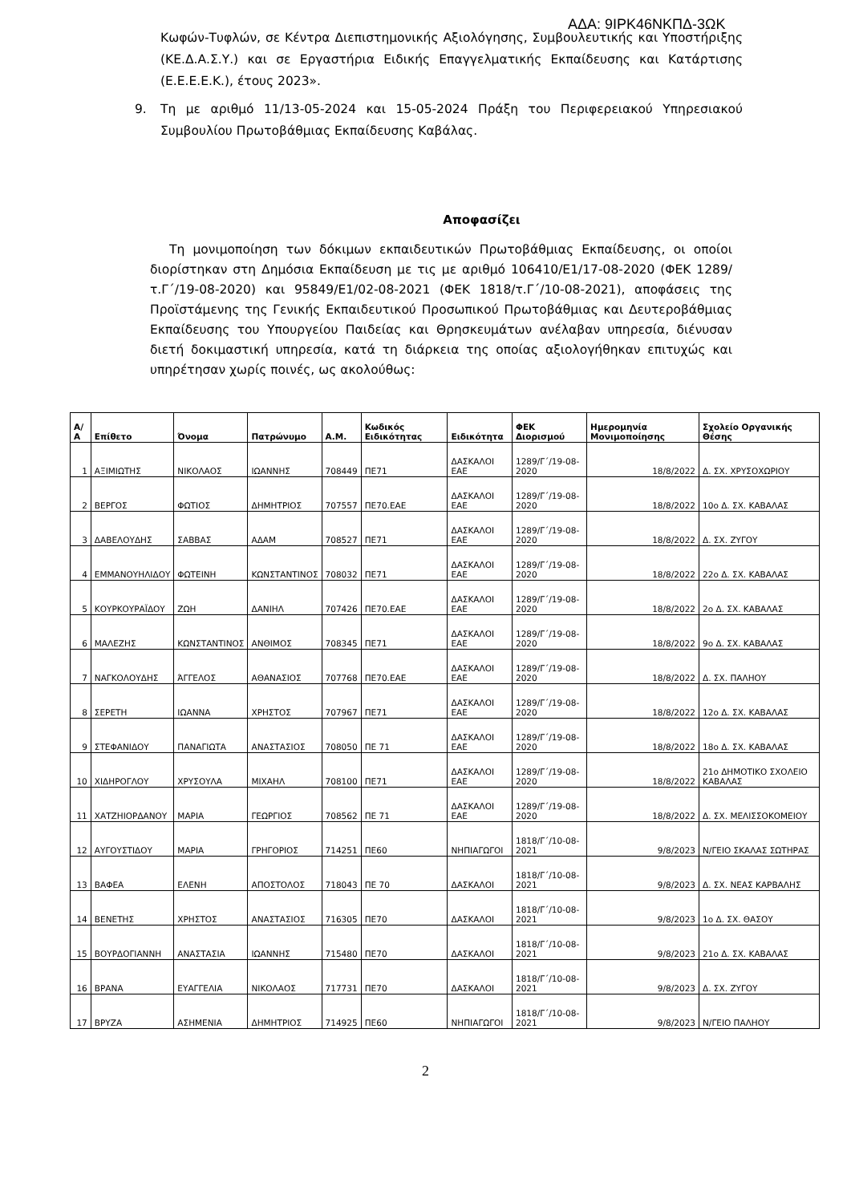ΑΔΑ: 9ΙΡΚ46ΝΚΠΔ-3ΩΚ
Κωφών-Τυφλών, σε Κέντρα Διεπιστημονικής Αξιολόγησης, Συμβουλευτικής και Υποστήριξης (ΚΕ.Δ.Α.Σ.Υ.) και σε Εργαστήρια Ειδικής Επαγγελματικής Εκπαίδευσης και Κατάρτισης (Ε.Ε.Ε.Ε.Κ.), έτους 2023».
9. Τη με αριθμό 11/13-05-2024 και 15-05-2024 Πράξη του Περιφερειακού Υπηρεσιακού Συμβουλίου Πρωτοβάθμιας Εκπαίδευσης Καβάλας.
Αποφασίζει
Τη μονιμοποίηση των δόκιμων εκπαιδευτικών Πρωτοβάθμιας Εκπαίδευσης, οι οποίοι διορίστηκαν στη Δημόσια Εκπαίδευση με τις με αριθμό 106410/Ε1/17-08-2020 (ΦΕΚ 1289/τ.Γ΄/19-08-2020) και 95849/Ε1/02-08-2021 (ΦΕΚ 1818/τ.Γ΄/10-08-2021), αποφάσεις της Προϊστάμενης της Γενικής Εκπαιδευτικού Προσωπικού Πρωτοβάθμιας και Δευτεροβάθμιας Εκπαίδευσης του Υπουργείου Παιδείας και Θρησκευμάτων ανέλαβαν υπηρεσία, διένυσαν διετή δοκιμαστική υπηρεσία, κατά τη διάρκεια της οποίας αξιολογήθηκαν επιτυχώς και υπηρέτησαν χωρίς ποινές, ως ακολούθως:
| Α/Α | Επίθετο | Όνομα | Πατρώνυμο | Α.Μ. | Κωδικός Ειδικότητας | Ειδικότητα | ΦΕΚ Διορισμού | Ημερομηνία Μονιμοποίησης | Σχολείο Οργανικής Θέσης |
| --- | --- | --- | --- | --- | --- | --- | --- | --- | --- |
| 1 | ΑΞΙΜΙΩΤΗΣ | ΝΙΚΟΛΑΟΣ | ΙΩΑΝΝΗΣ | 708449 | ΠΕ71 | ΔΑΣΚΑΛΟΙ ΕΑΕ | 1289/Γ΄/19-08-2020 | 18/8/2022 | Δ. ΣΧ. ΧΡΥΣΟΧΩΡΙΟΥ |
| 2 | ΒΕΡΓΟΣ | ΦΩΤΙΟΣ | ΔΗΜΗΤΡΙΟΣ | 707557 | ΠΕ70.ΕΑΕ | ΔΑΣΚΑΛΟΙ ΕΑΕ | 1289/Γ΄/19-08-2020 | 18/8/2022 | 10ο Δ. ΣΧ. ΚΑΒΑΛΑΣ |
| 3 | ΔΑΒΕΛΟΥΔΗΣ | ΣΑΒΒΑΣ | ΑΔΑΜ | 708527 | ΠΕ71 | ΔΑΣΚΑΛΟΙ ΕΑΕ | 1289/Γ΄/19-08-2020 | 18/8/2022 | Δ. ΣΧ. ΖΥΓΟΥ |
| 4 | ΕΜΜΑΝΟΥΗΛΙΔΟΥ | ΦΩΤΕΙΝΗ | ΚΩΝΣΤΑΝΤΙΝΟΣ | 708032 | ΠΕ71 | ΔΑΣΚΑΛΟΙ ΕΑΕ | 1289/Γ΄/19-08-2020 | 18/8/2022 | 22ο Δ. ΣΧ. ΚΑΒΑΛΑΣ |
| 5 | ΚΟΥΡΚΟΥΡΑΪΔΟΥ | ΖΩΗ | ΔΑΝΙΗΛ | 707426 | ΠΕ70.ΕΑΕ | ΔΑΣΚΑΛΟΙ ΕΑΕ | 1289/Γ΄/19-08-2020 | 18/8/2022 | 2ο Δ. ΣΧ. ΚΑΒΑΛΑΣ |
| 6 | ΜΑΛΕΖΗΣ | ΚΩΝΣΤΑΝΤΙΝΟΣ | ΑΝΘΙΜΟΣ | 708345 | ΠΕ71 | ΔΑΣΚΑΛΟΙ ΕΑΕ | 1289/Γ΄/19-08-2020 | 18/8/2022 | 9ο Δ. ΣΧ. ΚΑΒΑΛΑΣ |
| 7 | ΝΑΓΚΟΛΟΥΔΗΣ | ΆΓΓΕΛΟΣ | ΑΘΑΝΑΣΙΟΣ | 707768 | ΠΕ70.ΕΑΕ | ΔΑΣΚΑΛΟΙ ΕΑΕ | 1289/Γ΄/19-08-2020 | 18/8/2022 | Δ. ΣΧ. ΠΑΛΗΟΥ |
| 8 | ΣΕΡΕΤΗ | ΙΩΑΝΝΑ | ΧΡΗΣΤΟΣ | 707967 | ΠΕ71 | ΔΑΣΚΑΛΟΙ ΕΑΕ | 1289/Γ΄/19-08-2020 | 18/8/2022 | 12ο Δ. ΣΧ. ΚΑΒΑΛΑΣ |
| 9 | ΣΤΕΦΑΝΙΔΟΥ | ΠΑΝΑΓΙΩΤΑ | ΑΝΑΣΤΑΣΙΟΣ | 708050 | ΠΕ 71 | ΔΑΣΚΑΛΟΙ ΕΑΕ | 1289/Γ΄/19-08-2020 | 18/8/2022 | 18ο Δ. ΣΧ. ΚΑΒΑΛΑΣ |
| 10 | ΧΙΔΗΡΟΓΛΟΥ | ΧΡΥΣΟΥΛΑ | ΜΙΧΑΗΛ | 708100 | ΠΕ71 | ΔΑΣΚΑΛΟΙ ΕΑΕ | 1289/Γ΄/19-08-2020 | 18/8/2022 | 21ο ΔΗΜΟΤΙΚΟ ΣΧΟΛΕΙΟ ΚΑΒΑΛΑΣ |
| 11 | ΧΑΤΖΗΙΟΡΔΑΝΟΥ | ΜΑΡΙΑ | ΓΕΩΡΓΙΟΣ | 708562 | ΠΕ 71 | ΔΑΣΚΑΛΟΙ ΕΑΕ | 1289/Γ΄/19-08-2020 | 18/8/2022 | Δ. ΣΧ. ΜΕΛΙΣΣΟΚΟΜΕΙΟΥ |
| 12 | ΑΥΓΟΥΣΤΙΔΟΥ | ΜΑΡΙΑ | ΓΡΗΓΟΡΙΟΣ | 714251 | ΠΕ60 | ΝΗΠΙΑΓΩΓΟΙ | 1818/Γ΄/10-08-2021 | 9/8/2023 | Ν/ΓΕΙΟ ΣΚΑΛΑΣ ΣΩΤΗΡΑΣ |
| 13 | ΒΑΦΕΑ | ΕΛΕΝΗ | ΑΠΟΣΤΟΛΟΣ | 718043 | ΠΕ 70 | ΔΑΣΚΑΛΟΙ | 1818/Γ΄/10-08-2021 | 9/8/2023 | Δ. ΣΧ. ΝΕΑΣ ΚΑΡΒΑΛΗΣ |
| 14 | ΒΕΝΕΤΗΣ | ΧΡΗΣΤΟΣ | ΑΝΑΣΤΑΣΙΟΣ | 716305 | ΠΕ70 | ΔΑΣΚΑΛΟΙ | 1818/Γ΄/10-08-2021 | 9/8/2023 | 1ο Δ. ΣΧ. ΘΑΣΟΥ |
| 15 | ΒΟΥΡΔΟΓΙΑΝΝΗ | ΑΝΑΣΤΑΣΙΑ | ΙΩΑΝΝΗΣ | 715480 | ΠΕ70 | ΔΑΣΚΑΛΟΙ | 1818/Γ΄/10-08-2021 | 9/8/2023 | 21ο Δ. ΣΧ. ΚΑΒΑΛΑΣ |
| 16 | ΒΡΑΝΑ | ΕΥΑΓΓΕΛΙΑ | ΝΙΚΟΛΑΟΣ | 717731 | ΠΕ70 | ΔΑΣΚΑΛΟΙ | 1818/Γ΄/10-08-2021 | 9/8/2023 | Δ. ΣΧ. ΖΥΓΟΥ |
| 17 | ΒΡΥΖΑ | ΑΣΗΜΕΝΙΑ | ΔΗΜΗΤΡΙΟΣ | 714925 | ΠΕ60 | ΝΗΠΙΑΓΩΓΟΙ | 1818/Γ΄/10-08-2021 | 9/8/2023 | Ν/ΓΕΙΟ ΠΑΛΗΟΥ |
2